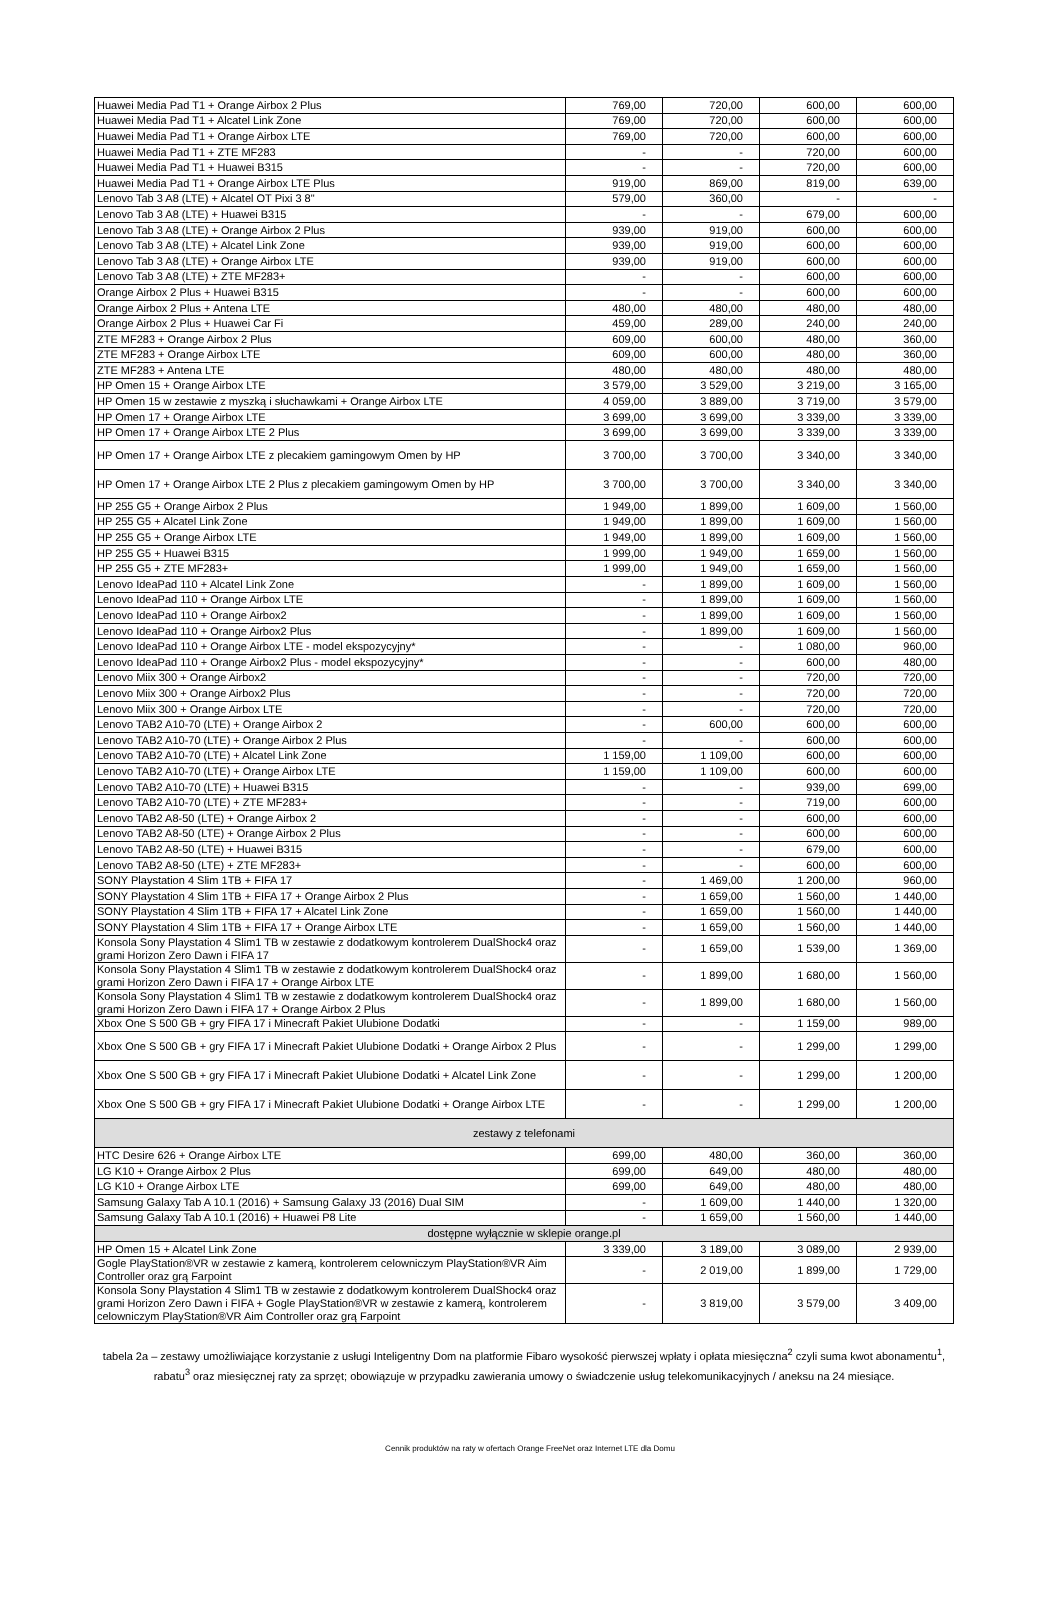| Huawei Media Pad T1 + Orange Airbox 2 Plus | 769,00 | 720,00 | 600,00 | 600,00 |
| Huawei Media Pad T1 + Alcatel Link Zone | 769,00 | 720,00 | 600,00 | 600,00 |
| Huawei Media Pad T1 + Orange Airbox LTE | 769,00 | 720,00 | 600,00 | 600,00 |
| Huawei Media Pad T1 + ZTE MF283 | - | - | 720,00 | 600,00 |
| Huawei Media Pad T1 + Huawei B315 | - | - | 720,00 | 600,00 |
| Huawei Media Pad T1 + Orange Airbox LTE Plus | 919,00 | 869,00 | 819,00 | 639,00 |
| Lenovo Tab 3 A8 (LTE) + Alcatel OT Pixi 3 8" | 579,00 | 360,00 | - | - |
| Lenovo Tab 3 A8 (LTE) + Huawei B315 | - | - | 679,00 | 600,00 |
| Lenovo Tab 3 A8 (LTE) + Orange Airbox 2 Plus | 939,00 | 919,00 | 600,00 | 600,00 |
| Lenovo Tab 3 A8 (LTE) + Alcatel Link Zone | 939,00 | 919,00 | 600,00 | 600,00 |
| Lenovo Tab 3 A8 (LTE) + Orange Airbox LTE | 939,00 | 919,00 | 600,00 | 600,00 |
| Lenovo Tab 3 A8 (LTE) + ZTE MF283+ | - | - | 600,00 | 600,00 |
| Orange Airbox 2 Plus + Huawei B315 | - | - | 600,00 | 600,00 |
| Orange Airbox 2 Plus + Antena LTE | 480,00 | 480,00 | 480,00 | 480,00 |
| Orange Airbox 2 Plus + Huawei Car Fi | 459,00 | 289,00 | 240,00 | 240,00 |
| ZTE MF283 + Orange Airbox 2 Plus | 609,00 | 600,00 | 480,00 | 360,00 |
| ZTE MF283 + Orange Airbox LTE | 609,00 | 600,00 | 480,00 | 360,00 |
| ZTE MF283 + Antena LTE | 480,00 | 480,00 | 480,00 | 480,00 |
| HP Omen 15 + Orange Airbox LTE | 3 579,00 | 3 529,00 | 3 219,00 | 3 165,00 |
| HP Omen 15 w zestawie z myszką i słuchawkami + Orange Airbox LTE | 4 059,00 | 3 889,00 | 3 719,00 | 3 579,00 |
| HP Omen 17 + Orange Airbox LTE | 3 699,00 | 3 699,00 | 3 339,00 | 3 339,00 |
| HP Omen 17 + Orange Airbox LTE 2 Plus | 3 699,00 | 3 699,00 | 3 339,00 | 3 339,00 |
| HP Omen 17 + Orange Airbox LTE z plecakiem gamingowym Omen by HP | 3 700,00 | 3 700,00 | 3 340,00 | 3 340,00 |
| HP Omen 17 + Orange Airbox LTE 2 Plus z plecakiem gamingowym Omen by HP | 3 700,00 | 3 700,00 | 3 340,00 | 3 340,00 |
| HP 255 G5 + Orange Airbox 2 Plus | 1 949,00 | 1 899,00 | 1 609,00 | 1 560,00 |
| HP 255 G5 + Alcatel Link Zone | 1 949,00 | 1 899,00 | 1 609,00 | 1 560,00 |
| HP 255 G5 + Orange Airbox LTE | 1 949,00 | 1 899,00 | 1 609,00 | 1 560,00 |
| HP 255 G5 + Huawei B315 | 1 999,00 | 1 949,00 | 1 659,00 | 1 560,00 |
| HP 255 G5 + ZTE MF283+ | 1 999,00 | 1 949,00 | 1 659,00 | 1 560,00 |
| Lenovo IdeaPad 110 + Alcatel Link Zone | - | 1 899,00 | 1 609,00 | 1 560,00 |
| Lenovo IdeaPad 110 + Orange Airbox LTE | - | 1 899,00 | 1 609,00 | 1 560,00 |
| Lenovo IdeaPad 110 + Orange Airbox2 | - | 1 899,00 | 1 609,00 | 1 560,00 |
| Lenovo IdeaPad 110 + Orange Airbox2 Plus | - | 1 899,00 | 1 609,00 | 1 560,00 |
| Lenovo IdeaPad 110 + Orange Airbox LTE - model ekspozycyjny* | - | - | 1 080,00 | 960,00 |
| Lenovo IdeaPad 110 + Orange Airbox2 Plus - model ekspozycyjny* | - | - | 600,00 | 480,00 |
| Lenovo Miix 300 + Orange Airbox2 | - | - | 720,00 | 720,00 |
| Lenovo Miix 300 + Orange Airbox2 Plus | - | - | 720,00 | 720,00 |
| Lenovo Miix 300 + Orange Airbox LTE | - | - | 720,00 | 720,00 |
| Lenovo TAB2 A10-70 (LTE) + Orange Airbox 2 | - | 600,00 | 600,00 | 600,00 |
| Lenovo TAB2 A10-70 (LTE) + Orange Airbox 2 Plus | - | - | 600,00 | 600,00 |
| Lenovo TAB2 A10-70 (LTE) + Alcatel Link Zone | 1 159,00 | 1 109,00 | 600,00 | 600,00 |
| Lenovo TAB2 A10-70 (LTE) + Orange Airbox LTE | 1 159,00 | 1 109,00 | 600,00 | 600,00 |
| Lenovo TAB2 A10-70 (LTE) + Huawei B315 | - | - | 939,00 | 699,00 |
| Lenovo TAB2 A10-70 (LTE) + ZTE MF283+ | - | - | 719,00 | 600,00 |
| Lenovo TAB2 A8-50 (LTE) + Orange Airbox 2 | - | - | 600,00 | 600,00 |
| Lenovo TAB2 A8-50 (LTE) + Orange Airbox 2 Plus | - | - | 600,00 | 600,00 |
| Lenovo TAB2 A8-50 (LTE) + Huawei B315 | - | - | 679,00 | 600,00 |
| Lenovo TAB2 A8-50 (LTE) + ZTE MF283+ | - | - | 600,00 | 600,00 |
| SONY Playstation 4 Slim 1TB + FIFA 17 | - | 1 469,00 | 1 200,00 | 960,00 |
| SONY Playstation 4 Slim 1TB + FIFA 17 + Orange Airbox 2 Plus | - | 1 659,00 | 1 560,00 | 1 440,00 |
| SONY Playstation 4 Slim 1TB + FIFA 17 + Alcatel Link Zone | - | 1 659,00 | 1 560,00 | 1 440,00 |
| SONY Playstation 4 Slim 1TB + FIFA 17 + Orange Airbox LTE | - | 1 659,00 | 1 560,00 | 1 440,00 |
| Konsola Sony Playstation 4 Slim1 TB w zestawie z dodatkowym kontrolerem DualShock4 oraz grami Horizon Zero Dawn i FIFA 17 | - | 1 659,00 | 1 539,00 | 1 369,00 |
| Konsola Sony Playstation 4 Slim1 TB w zestawie z dodatkowym kontrolerem DualShock4 oraz grami Horizon Zero Dawn i FIFA 17 + Orange Airbox LTE | - | 1 899,00 | 1 680,00 | 1 560,00 |
| Konsola Sony Playstation 4 Slim1 TB w zestawie z dodatkowym kontrolerem DualShock4 oraz grami Horizon Zero Dawn i FIFA 17 + Orange Airbox 2 Plus | - | 1 899,00 | 1 680,00 | 1 560,00 |
| Xbox One S 500 GB + gry FIFA 17 i Minecraft Pakiet Ulubione Dodatki | - | - | 1 159,00 | 989,00 |
| Xbox One S 500 GB + gry FIFA 17 i Minecraft Pakiet Ulubione Dodatki + Orange Airbox 2 Plus | - | - | 1 299,00 | 1 299,00 |
| Xbox One S 500 GB + gry FIFA 17 i Minecraft Pakiet Ulubione Dodatki + Alcatel Link Zone | - | - | 1 299,00 | 1 200,00 |
| Xbox One S 500 GB + gry FIFA 17 i Minecraft Pakiet Ulubione Dodatki + Orange Airbox LTE | - | - | 1 299,00 | 1 200,00 |
| zestawy z telefonami | | | | |
| HTC Desire 626 + Orange Airbox LTE | 699,00 | 480,00 | 360,00 | 360,00 |
| LG K10 + Orange Airbox 2 Plus | 699,00 | 649,00 | 480,00 | 480,00 |
| LG K10 + Orange Airbox LTE | 699,00 | 649,00 | 480,00 | 480,00 |
| Samsung Galaxy Tab A 10.1 (2016) + Samsung Galaxy J3 (2016) Dual SIM | - | 1 609,00 | 1 440,00 | 1 320,00 |
| Samsung Galaxy Tab A 10.1 (2016) + Huawei P8 Lite | - | 1 659,00 | 1 560,00 | 1 440,00 |
| dostępne wyłącznie w sklepie orange.pl | | | | |
| HP Omen 15 + Alcatel Link Zone | 3 339,00 | 3 189,00 | 3 089,00 | 2 939,00 |
| Gogle PlayStation®VR w zestawie z kamerą, kontrolerem celowniczym PlayStation®VR Aim Controller oraz grą Farpoint | - | 2 019,00 | 1 899,00 | 1 729,00 |
| Konsola Sony Playstation 4 Slim1 TB w zestawie z dodatkowym kontrolerem DualShock4 oraz grami Horizon Zero Dawn i FIFA + Gogle PlayStation®VR w zestawie z kamerą, kontrolerem celowniczym PlayStation®VR Aim Controller oraz grą Farpoint | - | 3 819,00 | 3 579,00 | 3 409,00 |
tabela 2a – zestawy umożliwiające korzystanie z usługi Inteligentny Dom na platformie Fibaro wysokość pierwszej wpłaty i opłata miesięczna<sup>2</sup> czyli suma kwot abonamentu<sup>1</sup>, rabatu<sup>3</sup> oraz miesięcznej raty za sprzęt; obowiązuje w przypadku zawierania umowy o świadczenie usług telekomunikacyjnych / aneksu na 24 miesiące.
Cennik produktów na raty w ofertach Orange FreeNet oraz Internet LTE dla Domu